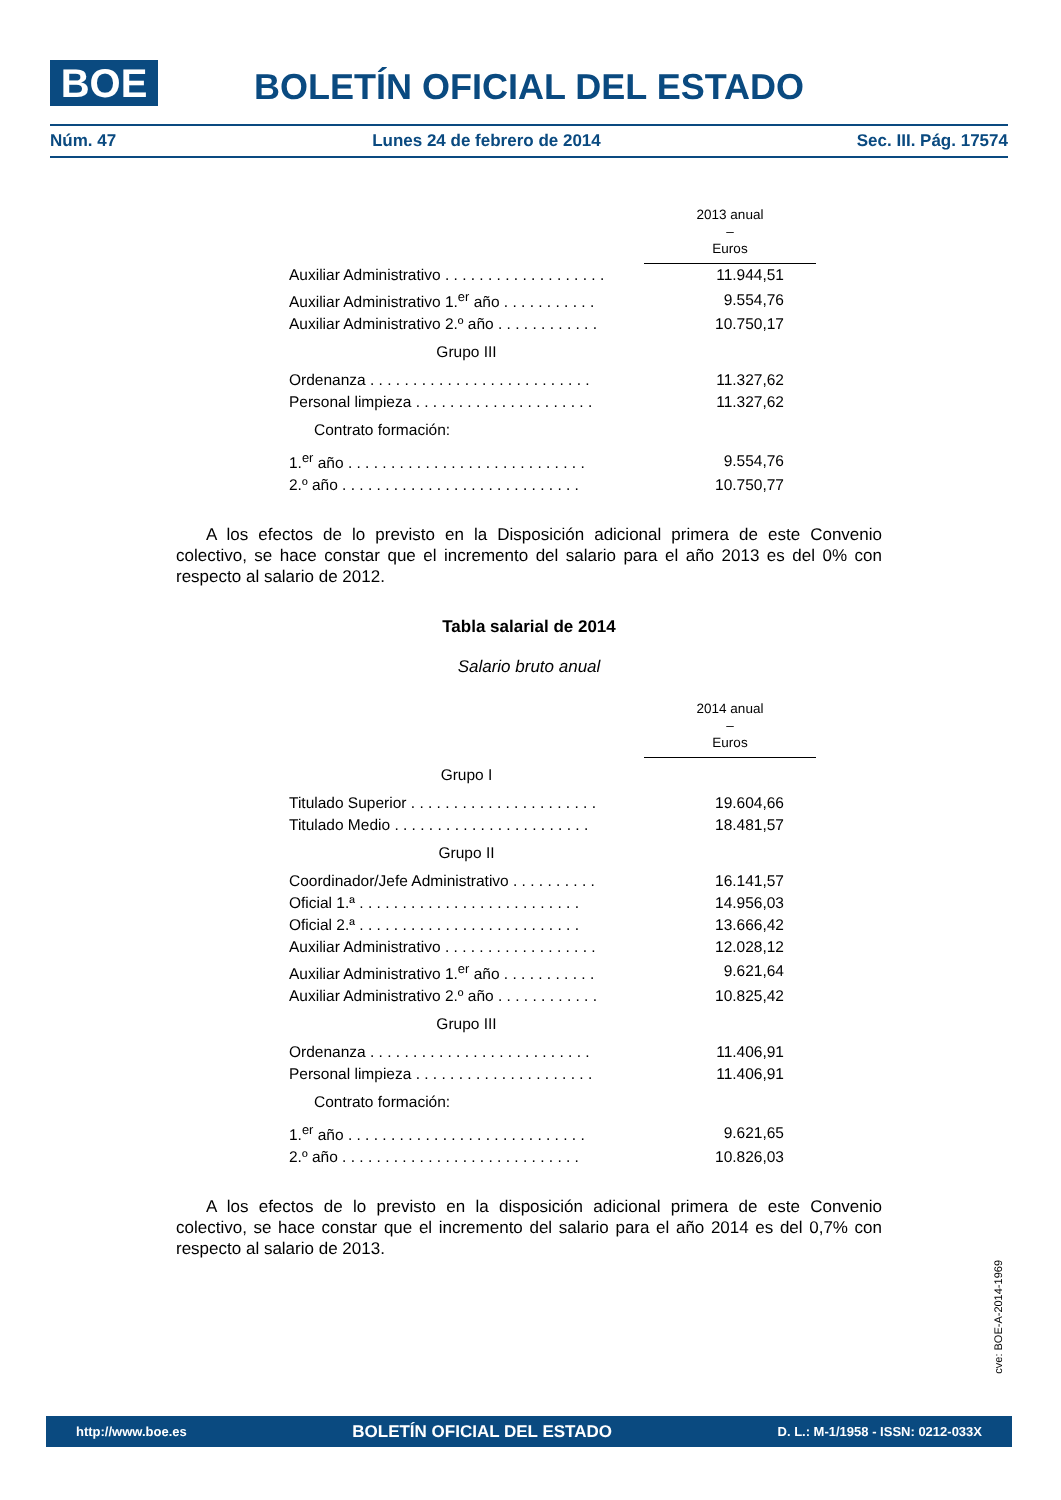BOE BOLETÍN OFICIAL DEL ESTADO
Núm. 47 Lunes 24 de febrero de 2014 Sec. III. Pág. 17574
| | 2013 anual – Euros |
| Auxiliar Administrativo . . . . . . . . . . . . . . . . . . . | 11.944,51 |
| Auxiliar Administrativo 1.<sup>er</sup> año . . . . . . . . . . . | 9.554,76 |
| Auxiliar Administrativo 2.º año . . . . . . . . . . . . | 10.750,17 |
| Grupo III | |
| Ordenanza . . . . . . . . . . . . . . . . . . . . . . . . . . | 11.327,62 |
| Personal limpieza . . . . . . . . . . . . . . . . . . . . . | 11.327,62 |
| Contrato formación: | |
| 1.<sup>er</sup> año . . . . . . . . . . . . . . . . . . . . . . . . . . . . | 9.554,76 |
| 2.º año . . . . . . . . . . . . . . . . . . . . . . . . . . . . | 10.750,77 |
A los efectos de lo previsto en la Disposición adicional primera de este Convenio colectivo, se hace constar que el incremento del salario para el año 2013 es del 0% con respecto al salario de 2012.
Tabla salarial de 2014
Salario bruto anual
| | 2014 anual – Euros |
| Grupo I | |
| Titulado Superior . . . . . . . . . . . . . . . . . . . . . . | 19.604,66 |
| Titulado Medio . . . . . . . . . . . . . . . . . . . . . . . | 18.481,57 |
| Grupo II | |
| Coordinador/Jefe Administrativo . . . . . . . . . . | 16.141,57 |
| Oficial 1.ª . . . . . . . . . . . . . . . . . . . . . . . . . . | 14.956,03 |
| Oficial 2.ª . . . . . . . . . . . . . . . . . . . . . . . . . . | 13.666,42 |
| Auxiliar Administrativo . . . . . . . . . . . . . . . . . . | 12.028,12 |
| Auxiliar Administrativo 1.<sup>er</sup> año . . . . . . . . . . . | 9.621,64 |
| Auxiliar Administrativo 2.º año . . . . . . . . . . . . | 10.825,42 |
| Grupo III | |
| Ordenanza . . . . . . . . . . . . . . . . . . . . . . . . . . | 11.406,91 |
| Personal limpieza . . . . . . . . . . . . . . . . . . . . . | 11.406,91 |
| Contrato formación: | |
| 1.<sup>er</sup> año . . . . . . . . . . . . . . . . . . . . . . . . . . . . | 9.621,65 |
| 2.º año . . . . . . . . . . . . . . . . . . . . . . . . . . . . | 10.826,03 |
A los efectos de lo previsto en la disposición adicional primera de este Convenio colectivo, se hace constar que el incremento del salario para el año 2014 es del 0,7% con respecto al salario de 2013.
cve: BOE-A-2014-1969
http://www.boe.es BOLETÍN OFICIAL DEL ESTADO D. L.: M-1/1958 - ISSN: 0212-033X